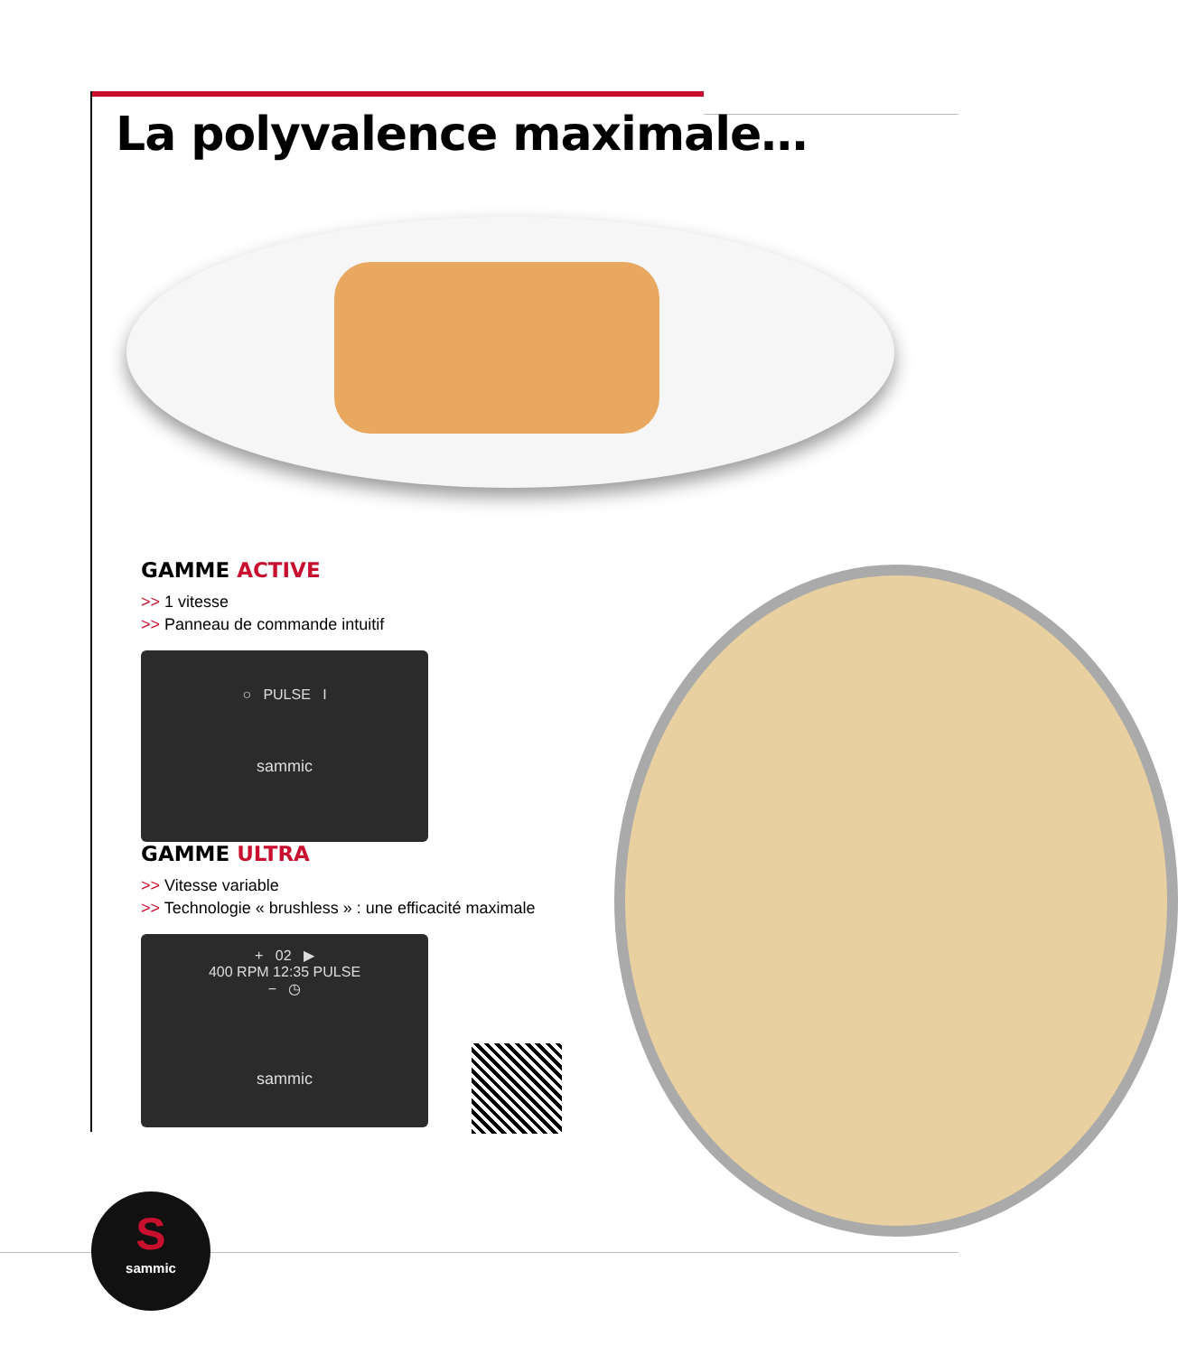La polyvalence maximale…
GAMME ACTIVE
>> 1 vitesse
>> Panneau de commande intuitif
○ PULSE I
sammic
GAMME ULTRA
>> Vitesse variable
>> Technologie « brushless » : une efficacité maximale
+ 02 ▶
400 RPM 12:35 PULSE
− ◷
sammic
S
sammic